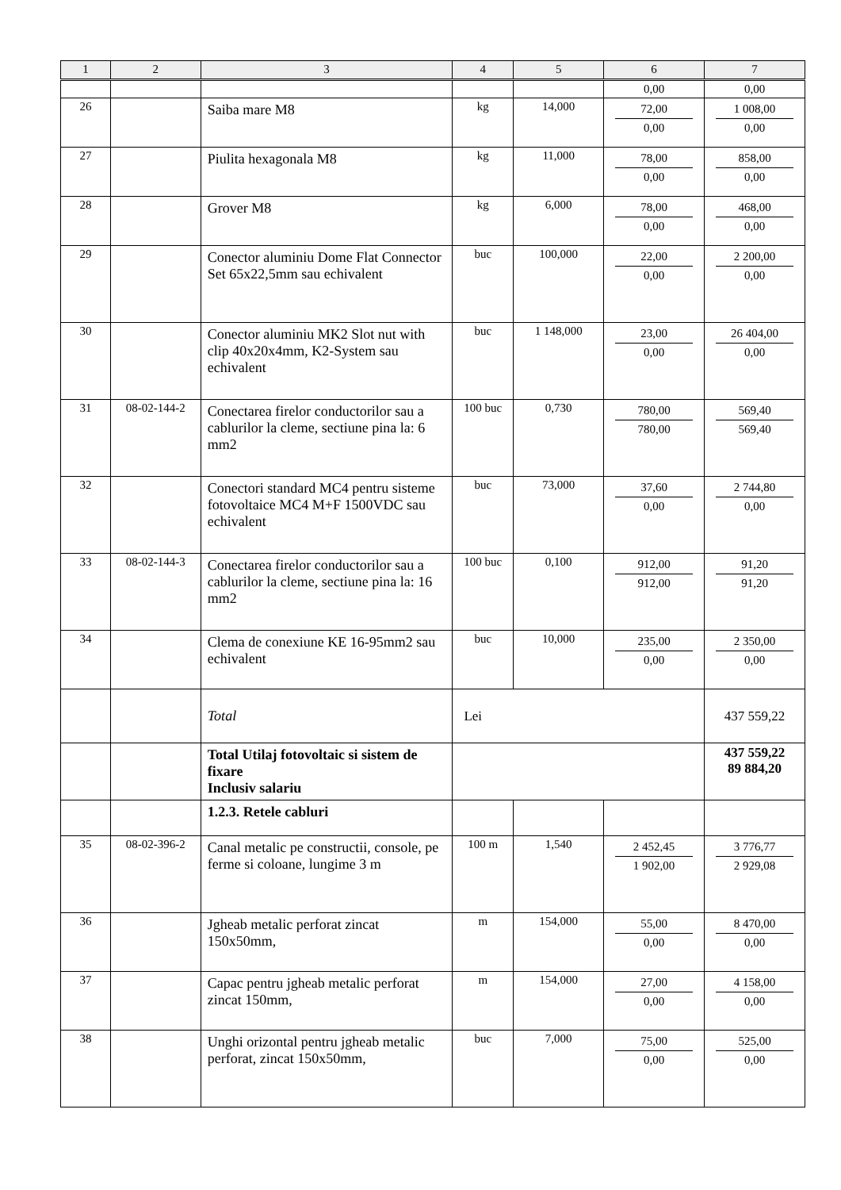| 1 | 2 | 3 | 4 | 5 | 6 | 7 |
| --- | --- | --- | --- | --- | --- | --- |
| | | | | | 0,00 | 0,00 |
| 26 | | Saiba mare M8 | kg | 14,000 | 72,00 0,00 | 1 008,00 0,00 |
| 27 | | Piulita hexagonala M8 | kg | 11,000 | 78,00 0,00 | 858,00 0,00 |
| 28 | | Grover M8 | kg | 6,000 | 78,00 0,00 | 468,00 0,00 |
| 29 | | Conector aluminiu Dome Flat Connector Set 65x22,5mm sau echivalent | buc | 100,000 | 22,00 0,00 | 2 200,00 0,00 |
| 30 | | Conector aluminiu MK2 Slot nut with clip 40x20x4mm, K2-System sau echivalent | buc | 1 148,000 | 23,00 0,00 | 26 404,00 0,00 |
| 31 | 08-02-144-2 | Conectarea firelor conductorilor sau a cablurilor la cleme, sectiune pina la: 6 mm2 | 100 buc | 0,730 | 780,00 780,00 | 569,40 569,40 |
| 32 | | Conectori standard MC4 pentru sisteme fotovoltaice MC4 M+F 1500VDC sau echivalent | buc | 73,000 | 37,60 0,00 | 2 744,80 0,00 |
| 33 | 08-02-144-3 | Conectarea firelor conductorilor sau a cablurilor la cleme, sectiune pina la: 16 mm2 | 100 buc | 0,100 | 912,00 912,00 | 91,20 91,20 |
| 34 | | Clema de conexiune KE 16-95mm2 sau echivalent | buc | 10,000 | 235,00 0,00 | 2 350,00 0,00 |
| | | Total | Lei | | | 437 559,22 |
| | | Total Utilaj fotovoltaic si sistem de fixare Inclusiv salariu | | | | 437 559,22 89 884,20 |
| | | 1.2.3. Retele cabluri | | | | |
| 35 | 08-02-396-2 | Canal metalic pe constructii, console, pe ferme si coloane, lungime 3 m | 100 m | 1,540 | 2 452,45 1 902,00 | 3 776,77 2 929,08 |
| 36 | | Jgheab metalic perforat zincat 150x50mm, | m | 154,000 | 55,00 0,00 | 8 470,00 0,00 |
| 37 | | Capac pentru jgheab metalic perforat zincat 150mm, | m | 154,000 | 27,00 0,00 | 4 158,00 0,00 |
| 38 | | Unghi orizontal pentru jgheab metalic perforat, zincat 150x50mm, | buc | 7,000 | 75,00 0,00 | 525,00 0,00 |